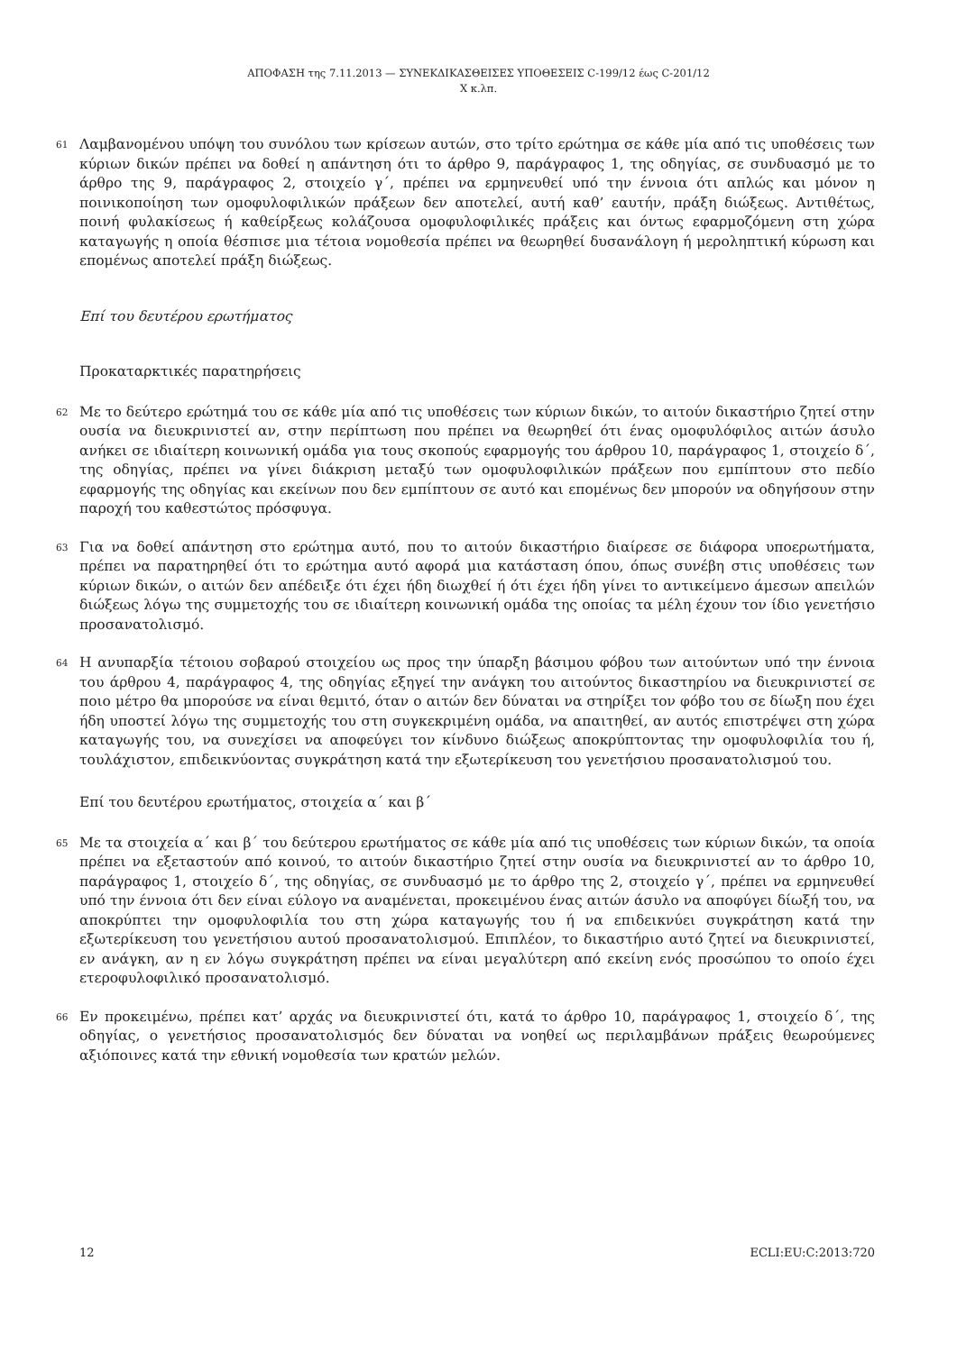ΑΠΟΦΑΣΗ της 7.11.2013 — ΣΥΝΕΚΔΙΚΑΣΘΕΙΣΕΣ ΥΠΟΘΕΣΕΙΣ C-199/12 έως C-201/12
Χ κ.λπ.
61
Λαμβανομένου υπόψη του συνόλου των κρίσεων αυτών, στο τρίτο ερώτημα σε κάθε μία από τις υποθέσεις των κύριων δικών πρέπει να δοθεί η απάντηση ότι το άρθρο 9, παράγραφος 1, της οδηγίας, σε συνδυασμό με το άρθρο της 9, παράγραφος 2, στοιχείο γ΄, πρέπει να ερμηνευθεί υπό την έννοια ότι απλώς και μόνον η ποινικοποίηση των ομοφυλοφιλικών πράξεων δεν αποτελεί, αυτή καθ’ εαυτήν, πράξη διώξεως. Αντιθέτως, ποινή φυλακίσεως ή καθείρξεως κολάζουσα ομοφυλοφιλικές πράξεις και όντως εφαρμοζόμενη στη χώρα καταγωγής η οποία θέσπισε μια τέτοια νομοθεσία πρέπει να θεωρηθεί δυσανάλογη ή μεροληπτική κύρωση και επομένως αποτελεί πράξη διώξεως.
Επί του δευτέρου ερωτήματος
Προκαταρκτικές παρατηρήσεις
62
Με το δεύτερο ερώτημά του σε κάθε μία από τις υποθέσεις των κύριων δικών, το αιτούν δικαστήριο ζητεί στην ουσία να διευκρινιστεί αν, στην περίπτωση που πρέπει να θεωρηθεί ότι ένας ομοφυλόφιλος αιτών άσυλο ανήκει σε ιδιαίτερη κοινωνική ομάδα για τους σκοπούς εφαρμογής του άρθρου 10, παράγραφος 1, στοιχείο δ΄, της οδηγίας, πρέπει να γίνει διάκριση μεταξύ των ομοφυλοφιλικών πράξεων που εμπίπτουν στο πεδίο εφαρμογής της οδηγίας και εκείνων που δεν εμπίπτουν σε αυτό και επομένως δεν μπορούν να οδηγήσουν στην παροχή του καθεστώτος πρόσφυγα.
63
Για να δοθεί απάντηση στο ερώτημα αυτό, που το αιτούν δικαστήριο διαίρεσε σε διάφορα υποερωτήματα, πρέπει να παρατηρηθεί ότι το ερώτημα αυτό αφορά μια κατάσταση όπου, όπως συνέβη στις υποθέσεις των κύριων δικών, ο αιτών δεν απέδειξε ότι έχει ήδη διωχθεί ή ότι έχει ήδη γίνει το αντικείμενο άμεσων απειλών διώξεως λόγω της συμμετοχής του σε ιδιαίτερη κοινωνική ομάδα της οποίας τα μέλη έχουν τον ίδιο γενετήσιο προσανατολισμό.
64
Η ανυπαρξία τέτοιου σοβαρού στοιχείου ως προς την ύπαρξη βάσιμου φόβου των αιτούντων υπό την έννοια του άρθρου 4, παράγραφος 4, της οδηγίας εξηγεί την ανάγκη του αιτούντος δικαστηρίου να διευκρινιστεί σε ποιο μέτρο θα μπορούσε να είναι θεμιτό, όταν ο αιτών δεν δύναται να στηρίξει τον φόβο του σε δίωξη που έχει ήδη υποστεί λόγω της συμμετοχής του στη συγκεκριμένη ομάδα, να απαιτηθεί, αν αυτός επιστρέψει στη χώρα καταγωγής του, να συνεχίσει να αποφεύγει τον κίνδυνο διώξεως αποκρύπτοντας την ομοφυλοφιλία του ή, τουλάχιστον, επιδεικνύοντας συγκράτηση κατά την εξωτερίκευση του γενετήσιου προσανατολισμού του.
Επί του δευτέρου ερωτήματος, στοιχεία α΄ και β΄
65
Με τα στοιχεία α΄ και β΄ του δεύτερου ερωτήματος σε κάθε μία από τις υποθέσεις των κύριων δικών, τα οποία πρέπει να εξεταστούν από κοινού, το αιτούν δικαστήριο ζητεί στην ουσία να διευκρινιστεί αν το άρθρο 10, παράγραφος 1, στοιχείο δ΄, της οδηγίας, σε συνδυασμό με το άρθρο της 2, στοιχείο γ΄, πρέπει να ερμηνευθεί υπό την έννοια ότι δεν είναι εύλογο να αναμένεται, προκειμένου ένας αιτών άσυλο να αποφύγει δίωξή του, να αποκρύπτει την ομοφυλοφιλία του στη χώρα καταγωγής του ή να επιδεικνύει συγκράτηση κατά την εξωτερίκευση του γενετήσιου αυτού προσανατολισμού. Επιπλέον, το δικαστήριο αυτό ζητεί να διευκρινιστεί, εν ανάγκη, αν η εν λόγω συγκράτηση πρέπει να είναι μεγαλύτερη από εκείνη ενός προσώπου το οποίο έχει ετεροφυλοφιλικό προσανατολισμό.
66
Εν προκειμένω, πρέπει κατ’ αρχάς να διευκρινιστεί ότι, κατά το άρθρο 10, παράγραφος 1, στοιχείο δ΄, της οδηγίας, ο γενετήσιος προσανατολισμός δεν δύναται να νοηθεί ως περιλαμβάνων πράξεις θεωρούμενες αξιόποινες κατά την εθνική νομοθεσία των κρατών μελών.
12 ECLI:EU:C:2013:720